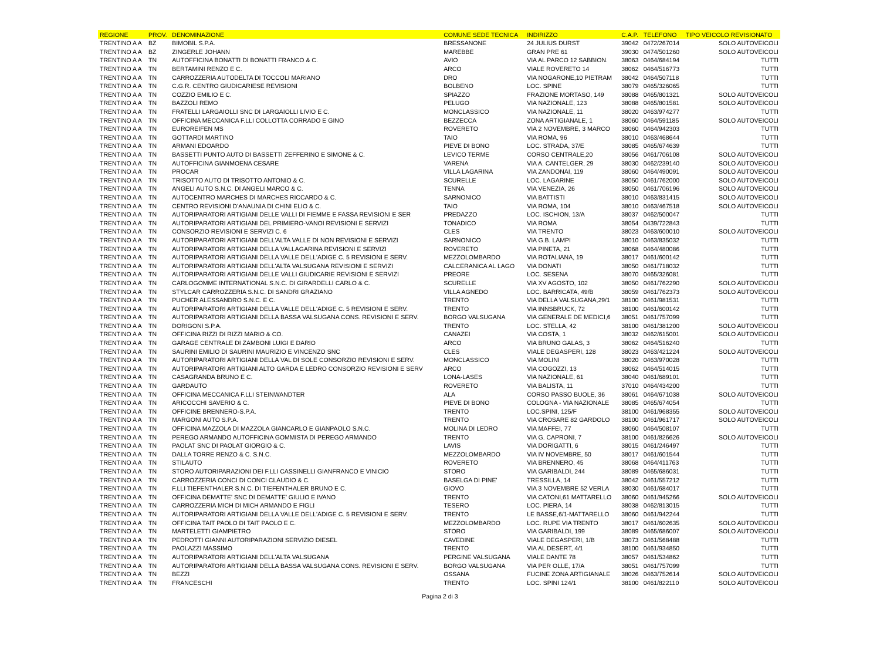| REGIONE | PROV. | DENOMINAZIONE | COMUNE SEDE TECNICA | INDIRIZZO | C.A.P. | TELEFONO | TIPO VEICOLO REVISIONATO |
| --- | --- | --- | --- | --- | --- | --- | --- |
| TRENTINO A A | BZ | BIMOBIL S.P.A. | BRESSANONE | 24 JULIUS DURST | 39042 | 0472/267014 | SOLO AUTOVEICOLI |
| TRENTINO A A | BZ | ZINGERLE JOHANN | MAREBBE | GRAN PRE 61 | 39030 | 0474/501260 | SOLO AUTOVEICOLI |
| TRENTINO A A | TN | AUTOFFICINA BONATTI DI BONATTI FRANCO & C. | AVIO | VIA AL PARCO 12 SABBION. | 38063 | 0464/684194 | TUTTI |
| TRENTINO A A | TN | BERTAMINI RENZO E C. | ARCO | VIALE ROVERETO 14 | 38062 | 0464/516773 | TUTTI |
| TRENTINO A A | TN | CARROZZERIA AUTODELTA DI TOCCOLI MARIANO | DRO | VIA NOGARONE,10 PIETRAM | 38042 | 0464/507118 | TUTTI |
| TRENTINO A A | TN | C.G.R. CENTRO GIUDICARIESE REVISIONI | BOLBENO | LOC. SPINE | 38079 | 0465/326065 | TUTTI |
| TRENTINO A A | TN | COZZIO EMILIO E C. | SPIAZZO | FRAZIONE MORTASO, 149 | 38088 | 0465/801321 | SOLO AUTOVEICOLI |
| TRENTINO A A | TN | BAZZOLI REMO | PELUGO | VIA NAZIONALE, 123 | 38088 | 0465/801581 | SOLO AUTOVEICOLI |
| TRENTINO A A | TN | FRATELLI LARGAIOLLI SNC DI LARGAIOLLI LIVIO E C. | MONCLASSICO | VIA NAZIONALE, 11 | 38020 | 0463/974277 | TUTTI |
| TRENTINO A A | TN | OFFICINA MECCANICA F.LLI COLLOTTA CORRADO E GINO | BEZZECCA | ZONA ARTIGIANALE, 1 | 38060 | 0464/591185 | SOLO AUTOVEICOLI |
| TRENTINO A A | TN | EUROREIFEN MS | ROVERETO | VIA 2 NOVEMBRE, 3 MARCO | 38060 | 0464/942303 | TUTTI |
| TRENTINO A A | TN | GOTTARDI MARTINO | TAIO | VIA ROMA, 96 | 38010 | 0463/468644 | TUTTI |
| TRENTINO A A | TN | ARMANI EDOARDO | PIEVE DI BONO | LOC. STRADA, 37/E | 38085 | 0465/674639 | TUTTI |
| TRENTINO A A | TN | BASSETTI PUNTO AUTO DI BASSETTI ZEFFERINO E SIMONE & C. | LEVICO TERME | CORSO CENTRALE,20 | 38056 | 0461/706108 | SOLO AUTOVEICOLI |
| TRENTINO A A | TN | AUTOFFICINA GIANMOENA CESARE | VARENA | VIA A. CANTELGER, 29 | 38030 | 0462/239140 | SOLO AUTOVEICOLI |
| TRENTINO A A | TN | PROCAR | VILLA LAGARINA | VIA ZANDONAI, 119 | 38060 | 0464/490091 | SOLO AUTOVEICOLI |
| TRENTINO A A | TN | TRISOTTO AUTO DI TRISOTTO ANTONIO & C. | SCURELLE | LOC. LAGARINE | 38050 | 0461/762000 | SOLO AUTOVEICOLI |
| TRENTINO A A | TN | ANGELI AUTO S.N.C. DI ANGELI MARCO & C. | TENNA | VIA VENEZIA, 26 | 38050 | 0461/706196 | SOLO AUTOVEICOLI |
| TRENTINO A A | TN | AUTOCENTRO MARCHES DI MARCHES RICCARDO & C. | SARNONICO | VIA BATTISTI | 38010 | 0463/831415 | SOLO AUTOVEICOLI |
| TRENTINO A A | TN | CENTRO REVISIONI D'ANAUNIA DI CHINI ELIO & C. | TAIO | VIA ROMA, 104 | 38010 | 0463/467518 | SOLO AUTOVEICOLI |
| TRENTINO A A | TN | AUTORIPARATORI ARTIGIANI DELLE VALLI DI FIEMME E FASSA REVISIONI E SER | PREDAZZO | LOC. ISCHION, 13/A | 38037 | 0462/500047 | TUTTI |
| TRENTINO A A | TN | AUTORIPARATORI ARTIGIANI DEL PRIMIERO-VANOI REVISIONI E SERVIZI | TONADICO | VIA ROMA | 38054 | 0439/722843 | TUTTI |
| TRENTINO A A | TN | CONSORZIO REVISIONI E SERVIZI C. 6 | CLES | VIA TRENTO | 38023 | 0463/600010 | SOLO AUTOVEICOLI |
| TRENTINO A A | TN | AUTORIPARATORI ARTIGIANI DELL'ALTA VALLE DI NON REVISIONI E SERVIZI | SARNONICO | VIA G.B. LAMPI | 38010 | 0463/835032 | TUTTI |
| TRENTINO A A | TN | AUTORIPARATORI ARTIGIANI DELLA VALLAGARINA REVISIONI E SERVIZI | ROVERETO | VIA PINETA, 21 | 38068 | 0464/480086 | TUTTI |
| TRENTINO A A | TN | AUTORIPARATORI ARTIGIANI DELLA VALLE DELL'ADIGE C. 5 REVISIONI E SERV. | MEZZOLOMBARDO | VIA ROTALIANA, 19 | 38017 | 0461/600142 | TUTTI |
| TRENTINO A A | TN | AUTORIPARATORI ARTIGIANI DELL'ALTA VALSUGANA REVISIONI E SERVIZI | CALCERANICA AL LAGO | VIA DONATI | 38050 | 0461/718032 | TUTTI |
| TRENTINO A A | TN | AUTORIPARATORI ARTIGIANI DELLE VALLI GIUDICARIE REVISIONI E SERVIZI | PREORE | LOC. SESENA | 38070 | 0465/326081 | TUTTI |
| TRENTINO A A | TN | CARLOGOMME INTERNATIONAL S.N.C. DI GIRARDELLI CARLO & C. | SCURELLE | VIA XV AGOSTO, 102 | 38050 | 0461/762290 | SOLO AUTOVEICOLI |
| TRENTINO A A | TN | STYLCAR CARROZZERIA S.N.C. DI SANDRI GRAZIANO | VILLA AGNEDO | LOC. BARRICATA, 49/B | 38059 | 0461/762373 | SOLO AUTOVEICOLI |
| TRENTINO A A | TN | PUCHER ALESSANDRO S.N.C. E C. | TRENTO | VIA DELLA VALSUGANA,29/1 | 38100 | 0461/981531 | TUTTI |
| TRENTINO A A | TN | AUTORIPARATORI ARTIGIANI DELLA VALLE DELL'ADIGE C. 5 REVISIONI E SERV. | TRENTO | VIA INNSBRUCK, 72 | 38100 | 0461/600142 | TUTTI |
| TRENTINO A A | TN | AUTORIPARATORI ARTIGIANI DELLA BASSA VALSUGANA CONS. REVISIONI E SERV. | BORGO VALSUGANA | VIA GENERALE DE MEDICI,6 | 38051 | 0461/757099 | TUTTI |
| TRENTINO A A | TN | DORIGONI S.P.A. | TRENTO | LOC. STELLA, 42 | 38100 | 0461/381200 | SOLO AUTOVEICOLI |
| TRENTINO A A | TN | OFFICINA RIZZI DI RIZZI MARIO & CO. | CANAZEI | VIA COSTA, 1 | 38032 | 0462/615001 | SOLO AUTOVEICOLI |
| TRENTINO A A | TN | GARAGE CENTRALE DI ZAMBONI LUIGI E DARIO | ARCO | VIA BRUNO GALAS, 3 | 38062 | 0464/516240 | TUTTI |
| TRENTINO A A | TN | SAURINI EMILIO DI SAURINI MAURIZIO E VINCENZO SNC | CLES | VIALE DEGASPERI, 128 | 38023 | 0463/421224 | SOLO AUTOVEICOLI |
| TRENTINO A A | TN | AUTORIPARATORI ARTIGIANI DELLA VAL DI SOLE CONSORZIO REVISIONI E SERV. | MONCLASSICO | VIA MOLINI | 38020 | 0463/970028 | TUTTI |
| TRENTINO A A | TN | AUTORIPARATORI ARTIGIANI ALTO GARDA E LEDRO CONSORZIO REVISIONI E SERV | ARCO | VIA COGOZZI, 13 | 38062 | 0464/514015 | TUTTI |
| TRENTINO A A | TN | CASAGRANDA BRUNO E C. | LONA-LASES | VIA NAZIONALE, 61 | 38040 | 0461/689101 | TUTTI |
| TRENTINO A A | TN | GARDAUTO | ROVERETO | VIA BALISTA, 11 | 37010 | 0464/434200 | TUTTI |
| TRENTINO A A | TN | OFFICINA MECCANICA F.LLI STEINWANDTER | ALA | CORSO PASSO BUOLE, 36 | 38061 | 0464/671038 | SOLO AUTOVEICOLI |
| TRENTINO A A | TN | ARICOCCHI SAVERIO & C. | PIEVE DI BONO | COLOGNA - VIA NAZIONALE | 38085 | 0465/674054 | TUTTI |
| TRENTINO A A | TN | OFFICINE BRENNERO-S.P.A. | TRENTO | LOC.SPINI, 125/F | 38100 | 0461/968355 | SOLO AUTOVEICOLI |
| TRENTINO A A | TN | MARGONI AUTO S.P.A. | TRENTO | VIA CROSARE 82 GARDOLO | 38100 | 0461/961717 | SOLO AUTOVEICOLI |
| TRENTINO A A | TN | OFFICINA MAZZOLA DI MAZZOLA GIANCARLO E GIANPAOLO S.N.C. | MOLINA DI LEDRO | VIA MAFFEI, 77 | 38060 | 0464/508107 | TUTTI |
| TRENTINO A A | TN | PEREGO ARMANDO AUTOFFICINA GOMMISTA DI PEREGO ARMANDO | TRENTO | VIA G. CAPRONI, 7 | 38100 | 0461/826626 | SOLO AUTOVEICOLI |
| TRENTINO A A | TN | PAOLAT SNC DI PAOLAT GIORGIO & C. | LAVIS | VIA DORIGATTI, 6 | 38015 | 0461/246497 | TUTTI |
| TRENTINO A A | TN | DALLA TORRE RENZO & C. S.N.C. | MEZZOLOMBARDO | VIA IV NOVEMBRE, 50 | 38017 | 0461/601544 | TUTTI |
| TRENTINO A A | TN | STILAUTO | ROVERETO | VIA BRENNERO, 45 | 38068 | 0464/411763 | TUTTI |
| TRENTINO A A | TN | STORO AUTORIPARAZIONI DEI F.LLI CASSINELLI GIANFRANCO E VINICIO | STORO | VIA GARIBALDI, 244 | 38089 | 0465/686031 | TUTTI |
| TRENTINO A A | TN | CARROZZERIA CONCI DI CONCI CLAUDIO & C. | BASELGA DI PINE' | TRESSILLA, 14 | 38042 | 0461/557212 | TUTTI |
| TRENTINO A A | TN | F.LLI TIEFENTHALER S.N.C. DI TIEFENTHALER BRUNO E C. | GIOVO | VIA 3 NOVEMBRE 52 VERLA | 38030 | 0461/684017 | TUTTI |
| TRENTINO A A | TN | OFFICINA DEMATTE' SNC DI DEMATTE' GIULIO E IVANO | TRENTO | VIA CATONI,61 MATTARELLO | 38060 | 0461/945266 | SOLO AUTOVEICOLI |
| TRENTINO A A | TN | CARROZZERIA MICH DI MICH ARMANDO E FIGLI | TESERO | LOC. PIERA, 14 | 38038 | 0462/813015 | TUTTI |
| TRENTINO A A | TN | AUTORIPARATORI ARTIGIANI DELLA VALLE DELL'ADIGE C. 5 REVISIONI E SERV. | TRENTO | LE BASSE,6/1-MATTARELLO | 38060 | 0461/942244 | TUTTI |
| TRENTINO A A | TN | OFFICINA TAIT PAOLO DI TAIT PAOLO E C. | MEZZOLOMBARDO | LOC. RUPE VIA TRENTO | 38017 | 0461/602635 | SOLO AUTOVEICOLI |
| TRENTINO A A | TN | MARTELETTI GIAMPIETRO | STORO | VIA GARIBALDI, 199 | 38089 | 0465/686007 | SOLO AUTOVEICOLI |
| TRENTINO A A | TN | PEDROTTI GIANNI AUTORIPARAZIONI SERVIZIO DIESEL | CAVEDINE | VIALE DEGASPERI, 1/B | 38073 | 0461/568488 | TUTTI |
| TRENTINO A A | TN | PAOLAZZI MASSIMO | TRENTO | VIA AL DESERT, 4/1 | 38100 | 0461/934850 | TUTTI |
| TRENTINO A A | TN | AUTORIPARATORI ARTIGIANI DELL'ALTA VALSUGANA | PERGINE VALSUGANA | VIALE DANTE 78 | 38057 | 0461/534862 | TUTTI |
| TRENTINO A A | TN | AUTORIPARATORI ARTIGIANI DELLA BASSA VALSUGANA CONS. REVISIONI E SERV. | BORGO VALSUGANA | VIA PER OLLE, 17/A | 38051 | 0461/757099 | TUTTI |
| TRENTINO A A | TN | BEZZI | OSSANA | FUCINE ZONA ARTIGIANALE | 38026 | 0463/752614 | SOLO AUTOVEICOLI |
| TRENTINO A A | TN | FRANCESCHI | TRENTO | LOC. SPINI 124/1 | 38100 | 0461/822110 | SOLO AUTOVEICOLI |
Pagina 2 di 3